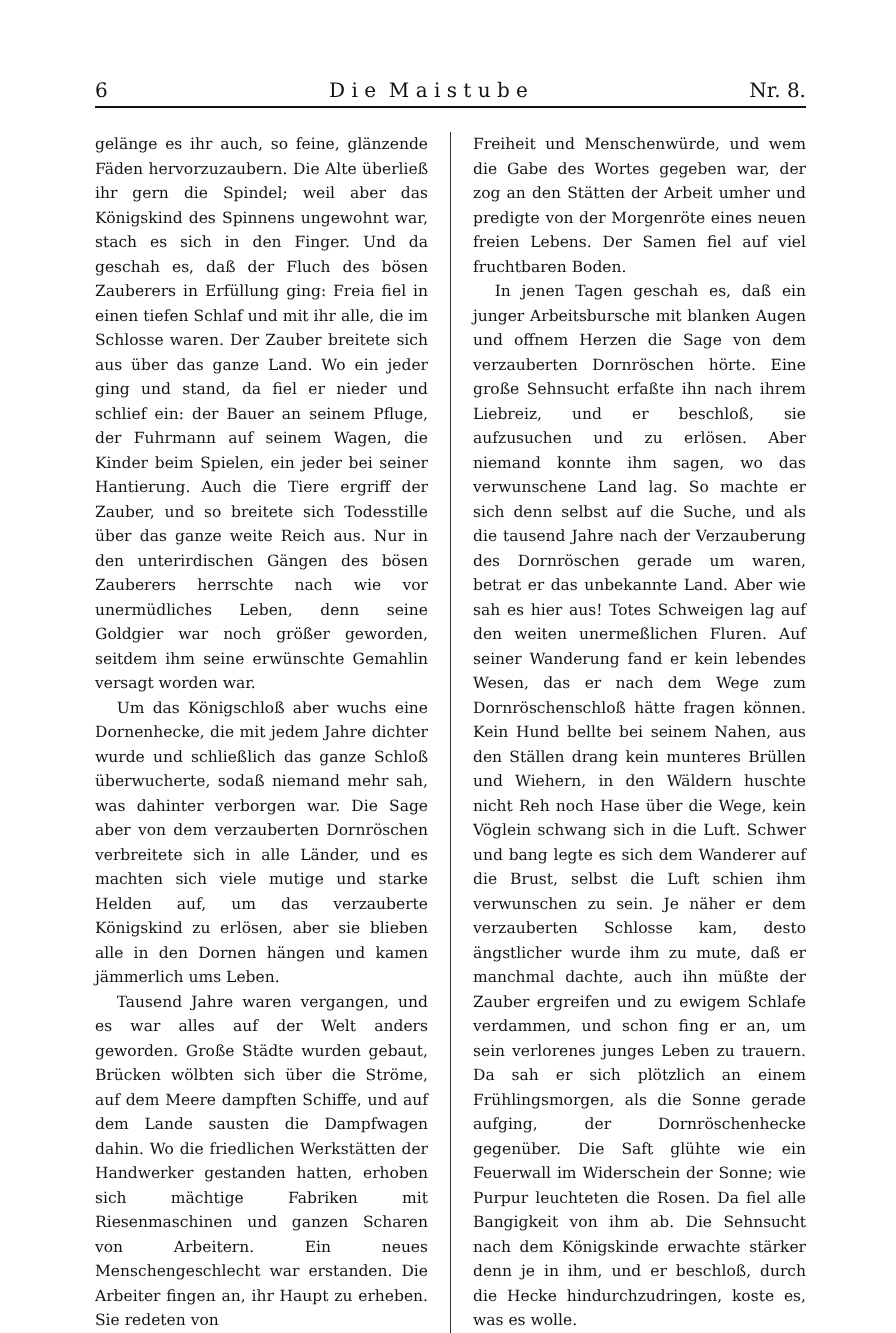6 D i e M a i s t u b e Nr. 8.
gelänge es ihr auch, so feine, glänzende Fäden hervorzuzaubern. Die Alte überließ ihr gern die Spindel; weil aber das Königskind des Spinnens ungewohnt war, stach es sich in den Finger. Und da geschah es, daß der Fluch des bösen Zauberers in Erfüllung ging: Freia fiel in einen tiefen Schlaf und mit ihr alle, die im Schlosse waren. Der Zauber breitete sich aus über das ganze Land. Wo ein jeder ging und stand, da fiel er nieder und schlief ein: der Bauer an seinem Pfluge, der Fuhrmann auf seinem Wagen, die Kinder beim Spielen, ein jeder bei seiner Hantierung. Auch die Tiere ergriff der Zauber, und so breitete sich Todesstille über das ganze weite Reich aus. Nur in den unterirdischen Gängen des bösen Zauberers herrschte nach wie vor unermüdliches Leben, denn seine Goldgier war noch größer geworden, seitdem ihm seine erwünschte Gemahlin versagt worden war.
Um das Königschloß aber wuchs eine Dornenhecke, die mit jedem Jahre dichter wurde und schließlich das ganze Schloß überwucherte, sodaß niemand mehr sah, was dahinter verborgen war. Die Sage aber von dem verzauberten Dornröschen verbreitete sich in alle Länder, und es machten sich viele mutige und starke Helden auf, um das verzauberte Königskind zu erlösen, aber sie blieben alle in den Dornen hängen und kamen jämmerlich ums Leben.
Tausend Jahre waren vergangen, und es war alles auf der Welt anders geworden. Große Städte wurden gebaut, Brücken wölbten sich über die Ströme, auf dem Meere dampften Schiffe, und auf dem Lande sausten die Dampfwagen dahin. Wo die friedlichen Werkstätten der Handwerker gestanden hatten, erhoben sich mächtige Fabriken mit Riesenmaschinen und ganzen Scharen von Arbeitern. Ein neues Menschengeschlecht war erstanden. Die Arbeiter fingen an, ihr Haupt zu erheben. Sie redeten von
Freiheit und Menschenwürde, und wem die Gabe des Wortes gegeben war, der zog an den Stätten der Arbeit umher und predigte von der Morgenröte eines neuen freien Lebens. Der Samen fiel auf viel fruchtbaren Boden.
In jenen Tagen geschah es, daß ein junger Arbeitsbursche mit blanken Augen und offnem Herzen die Sage von dem verzauberten Dornröschen hörte. Eine große Sehnsucht erfaßte ihn nach ihrem Liebreiz, und er beschloß, sie aufzusuchen und zu erlösen. Aber niemand konnte ihm sagen, wo das verwunschene Land lag. So machte er sich denn selbst auf die Suche, und als die tausend Jahre nach der Verzauberung des Dornröschen gerade um waren, betrat er das unbekannte Land. Aber wie sah es hier aus! Totes Schweigen lag auf den weiten unermeßlichen Fluren. Auf seiner Wanderung fand er kein lebendes Wesen, das er nach dem Wege zum Dornröschenschloß hätte fragen können. Kein Hund bellte bei seinem Nahen, aus den Ställen drang kein munteres Brüllen und Wiehern, in den Wäldern huschte nicht Reh noch Hase über die Wege, kein Vöglein schwang sich in die Luft. Schwer und bang legte es sich dem Wanderer auf die Brust, selbst die Luft schien ihm verwunschen zu sein. Je näher er dem verzauberten Schlosse kam, desto ängstlicher wurde ihm zu mute, daß er manchmal dachte, auch ihn müßte der Zauber ergreifen und zu ewigem Schlafe verdammen, und schon fing er an, um sein verlorenes junges Leben zu trauern. Da sah er sich plötzlich an einem Frühlingsmorgen, als die Sonne gerade aufging, der Dornröschenhecke gegenüber. Die Saft glühte wie ein Feuerwall im Widerschein der Sonne; wie Purpur leuchteten die Rosen. Da fiel alle Bangigkeit von ihm ab. Die Sehnsucht nach dem Königskinde erwachte stärker denn je in ihm, und er beschloß, durch die Hecke hindurchzudringen, koste es, was es wolle.